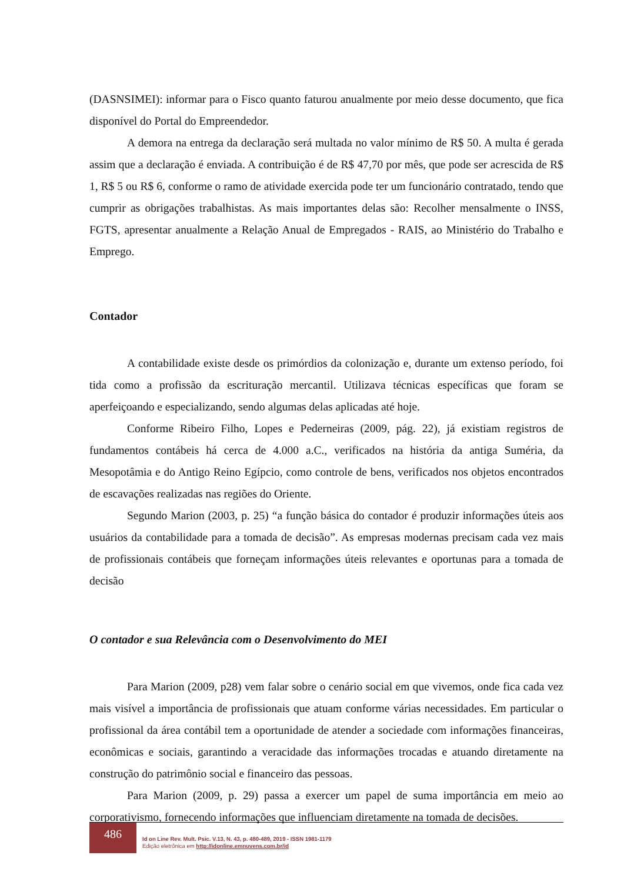(DASNSIMEI): informar para o Fisco quanto faturou anualmente por meio desse documento, que fica disponível do Portal do Empreendedor.
A demora na entrega da declaração será multada no valor mínimo de R$ 50. A multa é gerada assim que a declaração é enviada. A contribuição é de R$ 47,70 por mês, que pode ser acrescida de R$ 1, R$ 5 ou R$ 6, conforme o ramo de atividade exercida pode ter um funcionário contratado, tendo que cumprir as obrigações trabalhistas. As mais importantes delas são: Recolher mensalmente o INSS, FGTS, apresentar anualmente a Relação Anual de Empregados - RAIS, ao Ministério do Trabalho e Emprego.
Contador
A contabilidade existe desde os primórdios da colonização e, durante um extenso período, foi tida como a profissão da escrituração mercantil. Utilizava técnicas específicas que foram se aperfeiçoando e especializando, sendo algumas delas aplicadas até hoje.
Conforme Ribeiro Filho, Lopes e Pederneiras (2009, pág. 22), já existiam registros de fundamentos contábeis há cerca de 4.000 a.C., verificados na história da antiga Suméria, da Mesopotâmia e do Antigo Reino Egípcio, como controle de bens, verificados nos objetos encontrados de escavações realizadas nas regiões do Oriente.
Segundo Marion (2003, p. 25) “a função básica do contador é produzir informações úteis aos usuários da contabilidade para a tomada de decisão”. As empresas modernas precisam cada vez mais de profissionais contábeis que forneçam informações úteis relevantes e oportunas para a tomada de decisão
O contador e sua Relevância com o Desenvolvimento do MEI
Para Marion (2009, p28) vem falar sobre o cenário social em que vivemos, onde fica cada vez mais visível a importância de profissionais que atuam conforme várias necessidades. Em particular o profissional da área contábil tem a oportunidade de atender a sociedade com informações financeiras, econômicas e sociais, garantindo a veracidade das informações trocadas e atuando diretamente na construção do patrimônio social e financeiro das pessoas.
Para Marion (2009, p. 29) passa a exercer um papel de suma importância em meio ao corporativismo, fornecendo informações que influenciam diretamente na tomada de decisões.
486
Id on Line Rev. Mult. Psic. V.13, N. 43, p. 480-489, 2019 - ISSN 1981-1179
Edição eletrônica em http://idonline.emnuvens.com.br/id